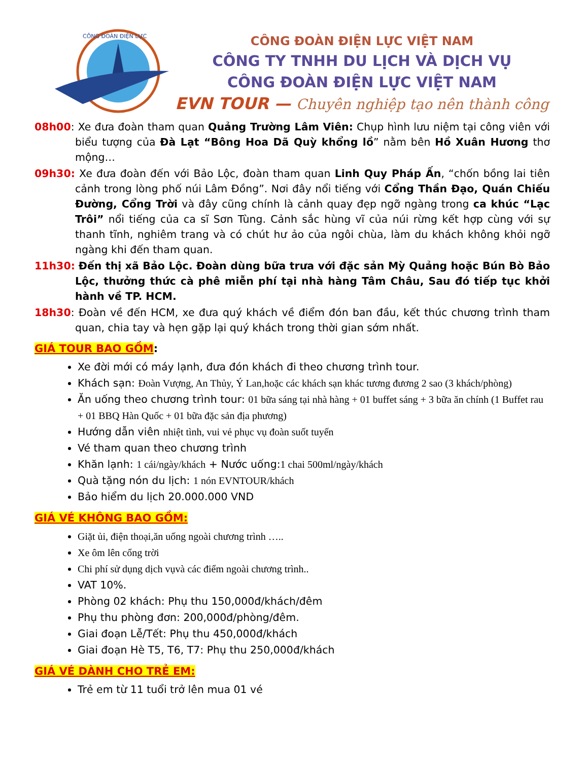CÔNG ĐOÀN ĐIỆN LỰC
CÔNG ĐOÀN ĐIỆN LỰC VIỆT NAM
CÔNG TY TNHH DU LỊCH VÀ DỊCH VỤ
CÔNG ĐOÀN ĐIỆN LỰC VIỆT NAM
EVN TOUR — Chuyên nghiệp tạo nên thành công
08h00: Xe đưa đoàn tham quan Quảng Trường Lâm Viên: Chụp hình lưu niệm tại công viên với biểu tượng của Đà Lạt “Bông Hoa Dã Quỳ khổng lồ” nằm bên Hồ Xuân Hương thơ mộng…
09h30: Xe đưa đoàn đến với Bảo Lộc, đoàn tham quan Linh Quy Pháp Ấn, “chốn bồng lai tiên cảnh trong lòng phố núi Lâm Đồng”. Nơi đây nổi tiếng với Cổng Thần Đạo, Quán Chiếu Đường, Cổng Trời và đây cũng chính là cảnh quay đẹp ngỡ ngàng trong ca khúc “Lạc Trôi” nổi tiếng của ca sĩ Sơn Tùng. Cảnh sắc hùng vĩ của núi rừng kết hợp cùng với sự thanh tĩnh, nghiêm trang và có chút hư ảo của ngôi chùa, làm du khách không khỏi ngỡ ngàng khi đến tham quan.
11h30: Đến thị xã Bảo Lộc. Đoàn dùng bữa trưa với đặc sản Mỳ Quảng hoặc Bún Bò Bảo Lộc, thưởng thức cà phê miễn phí tại nhà hàng Tâm Châu, Sau đó tiếp tục khởi hành về TP. HCM.
18h30: Đoàn về đến HCM, xe đưa quý khách về điểm đón ban đầu, kết thúc chương trình tham quan, chia tay và hẹn gặp lại quý khách trong thời gian sớm nhất.
GIÁ TOUR BAO GỒM:
Xe đời mới có máy lạnh, đưa đón khách đi theo chương trình tour.
Khách sạn: Đoàn Vượng, An Thủy, Ý Lan,hoặc các khách sạn khác tương đương 2 sao (3 khách/phòng)
Ăn uống theo chương trình tour: 01 bữa sáng tại nhà hàng + 01 buffet sáng + 3 bữa ăn chính (1 Buffet rau + 01 BBQ Hàn Quốc + 01 bữa đặc sản địa phương)
Hướng dẫn viên nhiệt tình, vui vẻ phục vụ đoàn suốt tuyến
Vé tham quan theo chương trình
Khăn lạnh: 1 cái/ngày/khách + Nước uống:1 chai 500ml/ngày/khách
Quà tặng nón du lịch: 1 nón EVNTOUR/khách
Bảo hiểm du lịch 20.000.000 VND
GIÁ VÉ KHÔNG BAO GỒM:
Giặt ủi, điện thoại,ăn uống ngoài chương trình …..
Xe ôm lên cổng trời
Chi phí sử dụng dịch vụvà các điểm ngoài chương trình..
VAT 10%.
Phòng 02 khách: Phụ thu 150,000đ/khách/đêm
Phụ thu phòng đơn: 200,000đ/phòng/đêm.
Giai đoạn Lễ/Tết: Phụ thu 450,000đ/khách
Giai đoạn Hè T5, T6, T7: Phụ thu 250,000đ/khách
GIÁ VÉ DÀNH CHO TRẺ EM:
Trẻ em từ 11 tuổi trở lên mua 01 vé